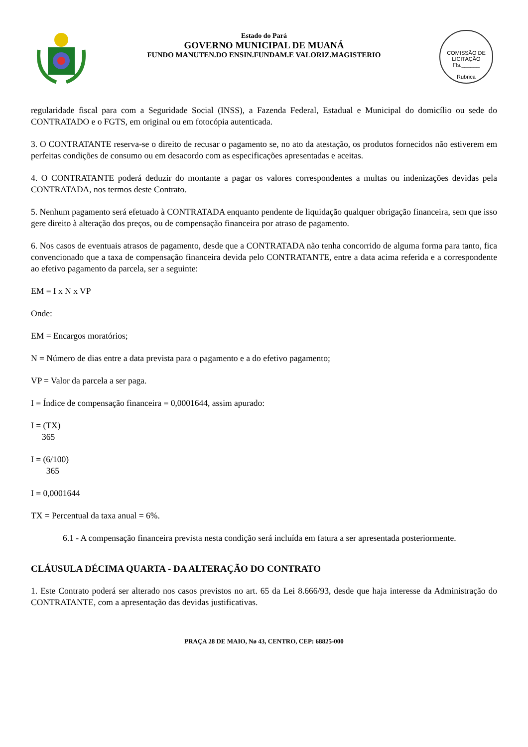Estado do Pará
GOVERNO MUNICIPAL DE MUANÁ
FUNDO MANUTEN.DO ENSIN.FUNDAM.E VALORIZ.MAGISTERIO
COMISSÃO DE LICITAÇÃO
Fls.______
Rubrica
regularidade fiscal para com a Seguridade Social (INSS), a Fazenda Federal, Estadual e Municipal do domicílio ou sede do CONTRATADO e o FGTS, em original ou em fotocópia autenticada.
3. O CONTRATANTE reserva-se o direito de recusar o pagamento se, no ato da atestação, os produtos fornecidos não estiverem em perfeitas condições de consumo ou em desacordo com as especificações apresentadas e aceitas.
4. O CONTRATANTE poderá deduzir do montante a pagar os valores correspondentes a multas ou indenizações devidas pela CONTRATADA, nos termos deste Contrato.
5. Nenhum pagamento será efetuado à CONTRATADA enquanto pendente de liquidação qualquer obrigação financeira, sem que isso gere direito à alteração dos preços, ou de compensação financeira por atraso de pagamento.
6. Nos casos de eventuais atrasos de pagamento, desde que a CONTRATADA não tenha concorrido de alguma forma para tanto, fica convencionado que a taxa de compensação financeira devida pelo CONTRATANTE, entre a data acima referida e a correspondente ao efetivo pagamento da parcela, ser a seguinte:
EM = I x N x VP
Onde:
EM = Encargos moratórios;
N = Número de dias entre a data prevista para o pagamento e a do efetivo pagamento;
VP = Valor da parcela a ser paga.
I = Índice de compensação financeira = 0,0001644, assim apurado:
I = (TX)
365
I = (6/100)
365
I = 0,0001644
TX = Percentual da taxa anual = 6%.
6.1 - A compensação financeira prevista nesta condição será incluída em fatura a ser apresentada posteriormente.
CLÁUSULA DÉCIMA QUARTA - DA ALTERAÇÃO DO CONTRATO
1. Este Contrato poderá ser alterado nos casos previstos no art. 65 da Lei 8.666/93, desde que haja interesse da Administração do CONTRATANTE, com a apresentação das devidas justificativas.
PRAÇA 28 DE MAIO, Nø 43, CENTRO, CEP: 68825-000